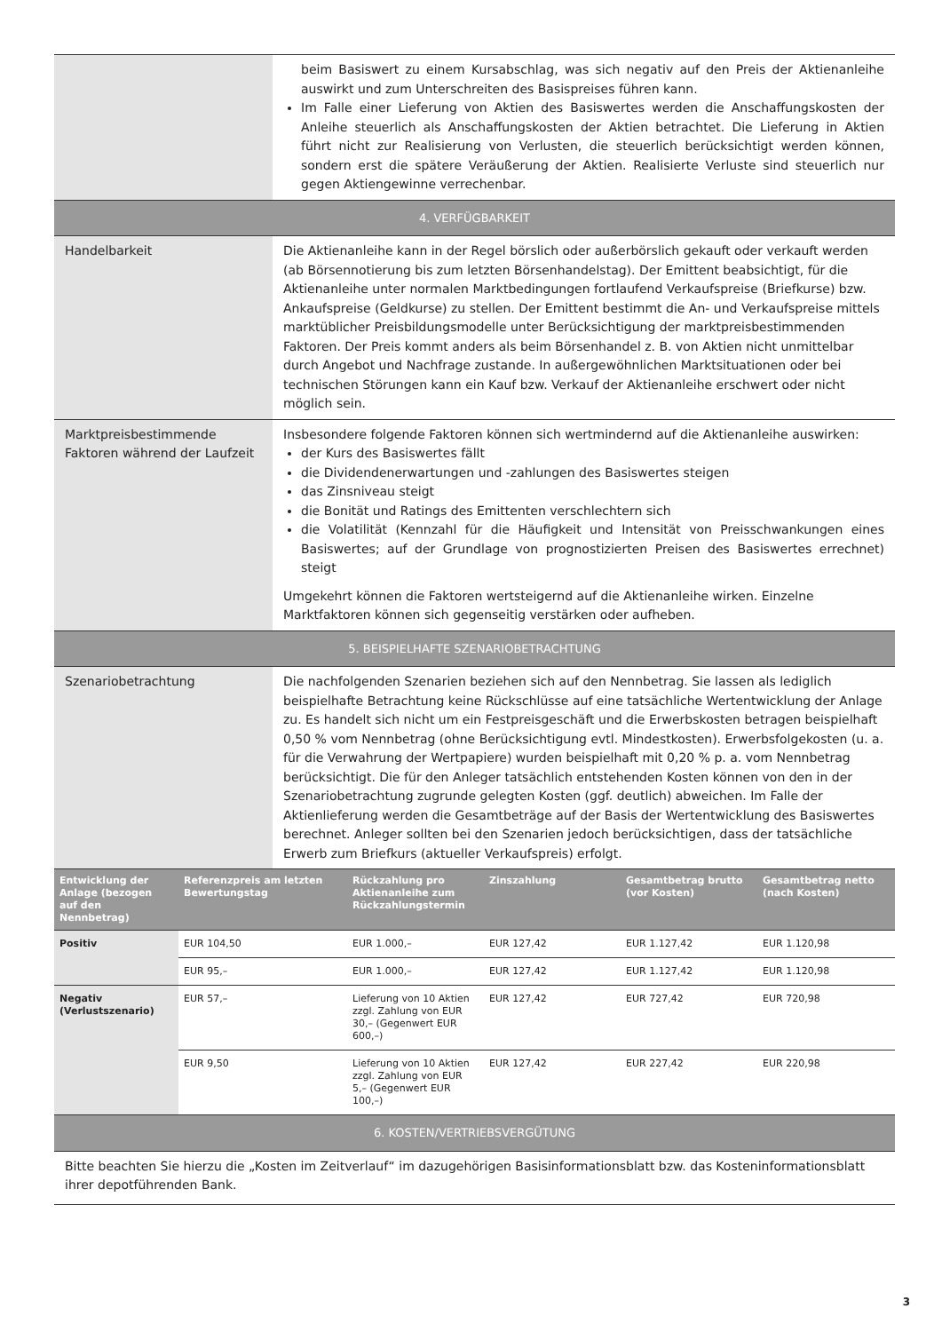| | beim Basiswert zu einem Kursabschlag, was sich negativ auf den Preis der Aktienanleihe auswirkt und zum Unterschreiten des Basispreises führen kann. Im Falle einer Lieferung von Aktien des Basiswertes werden die Anschaffungskosten der Anleihe steuerlich als Anschaffungskosten der Aktien betrachtet. Die Lieferung in Aktien führt nicht zur Realisierung von Verlusten, die steuerlich berücksichtigt werden können, sondern erst die spätere Veräußerung der Aktien. Realisierte Verluste sind steuerlich nur gegen Aktiengewinne verrechenbar. |
| 4. VERFÜGBARKEIT | |
| Handelbarkeit | Die Aktienanleihe kann in der Regel börslich oder außerbörslich gekauft oder verkauft werden (ab Börsennotierung bis zum letzten Börsenhandelstag). Der Emittent beabsichtigt, für die Aktienanleihe unter normalen Marktbedingungen fortlaufend Verkaufspreise (Briefkurse) bzw. Ankaufspreise (Geldkurse) zu stellen. Der Emittent bestimmt die An- und Verkaufspreise mittels marktüblicher Preisbildungsmodelle unter Berücksichtigung der marktpreisbestimmenden Faktoren. Der Preis kommt anders als beim Börsenhandel z. B. von Aktien nicht unmittelbar durch Angebot und Nachfrage zustande. In außergewöhnlichen Marktsituationen oder bei technischen Störungen kann ein Kauf bzw. Verkauf der Aktienanleihe erschwert oder nicht möglich sein. |
| Marktpreisbestimmende Faktoren während der Laufzeit | Insbesondere folgende Faktoren können sich wertmindernd auf die Aktienanleihe auswirken: der Kurs des Basiswertes fällt die Dividendenerwartungen und -zahlungen des Basiswertes steigen das Zinsniveau steigt die Bonität und Ratings des Emittenten verschlechtern sich die Volatilität (Kennzahl für die Häufigkeit und Intensität von Preisschwankungen eines Basiswertes; auf der Grundlage von prognostizierten Preisen des Basiswertes errechnet) steigt Umgekehrt können die Faktoren wertsteigernd auf die Aktienanleihe wirken. Einzelne Marktfaktoren können sich gegenseitig verstärken oder aufheben. |
| 5. BEISPIELHAFTE SZENARIOBETRACHTUNG | |
| Szenariobetrachtung | Die nachfolgenden Szenarien beziehen sich auf den Nennbetrag. Sie lassen als lediglich beispielhafte Betrachtung keine Rückschlüsse auf eine tatsächliche Wertentwicklung der Anlage zu. Es handelt sich nicht um ein Festpreisgeschäft und die Erwerbskosten betragen beispielhaft 0,50 % vom Nennbetrag (ohne Berücksichtigung evtl. Mindestkosten). Erwerbsfolgekosten (u. a. für die Verwahrung der Wertpapiere) wurden beispielhaft mit 0,20 % p. a. vom Nennbetrag berücksichtigt. Die für den Anleger tatsächlich entstehenden Kosten können von den in der Szenariobetrachtung zugrunde gelegten Kosten (ggf. deutlich) abweichen. Im Falle der Aktienlieferung werden die Gesamtbeträge auf der Basis der Wertentwicklung des Basiswertes berechnet. Anleger sollten bei den Szenarien jedoch berücksichtigen, dass der tatsächliche Erwerb zum Briefkurs (aktueller Verkaufspreis) erfolgt. |
| Entwicklung der Anlage (bezogen auf den Nennbetrag) | Referenzpreis am letzten Bewertungstag | Rückzahlung pro Aktienanleihe zum Rückzahlungstermin | Zinszahlung | Gesamtbetrag brutto (vor Kosten) | Gesamtbetrag netto (nach Kosten) |
| --- | --- | --- | --- | --- | --- |
| Positiv | EUR 104,50 | EUR 1.000,– | EUR 127,42 | EUR 1.127,42 | EUR 1.120,98 |
| | EUR 95,– | EUR 1.000,– | EUR 127,42 | EUR 1.127,42 | EUR 1.120,98 |
| Negativ (Verlustszenario) | EUR 57,– | Lieferung von 10 Aktien zzgl. Zahlung von EUR 30,– (Gegenwert EUR 600,–) | EUR 127,42 | EUR 727,42 | EUR 720,98 |
| | EUR 9,50 | Lieferung von 10 Aktien zzgl. Zahlung von EUR 5,– (Gegenwert EUR 100,–) | EUR 127,42 | EUR 227,42 | EUR 220,98 |
| 6. KOSTEN/VERTRIEBSVERGÜTUNG |
| Bitte beachten Sie hierzu die „Kosten im Zeitverlauf“ im dazugehörigen Basisinformationsblatt bzw. das Kosteninformationsblatt ihrer depotführenden Bank. |
3